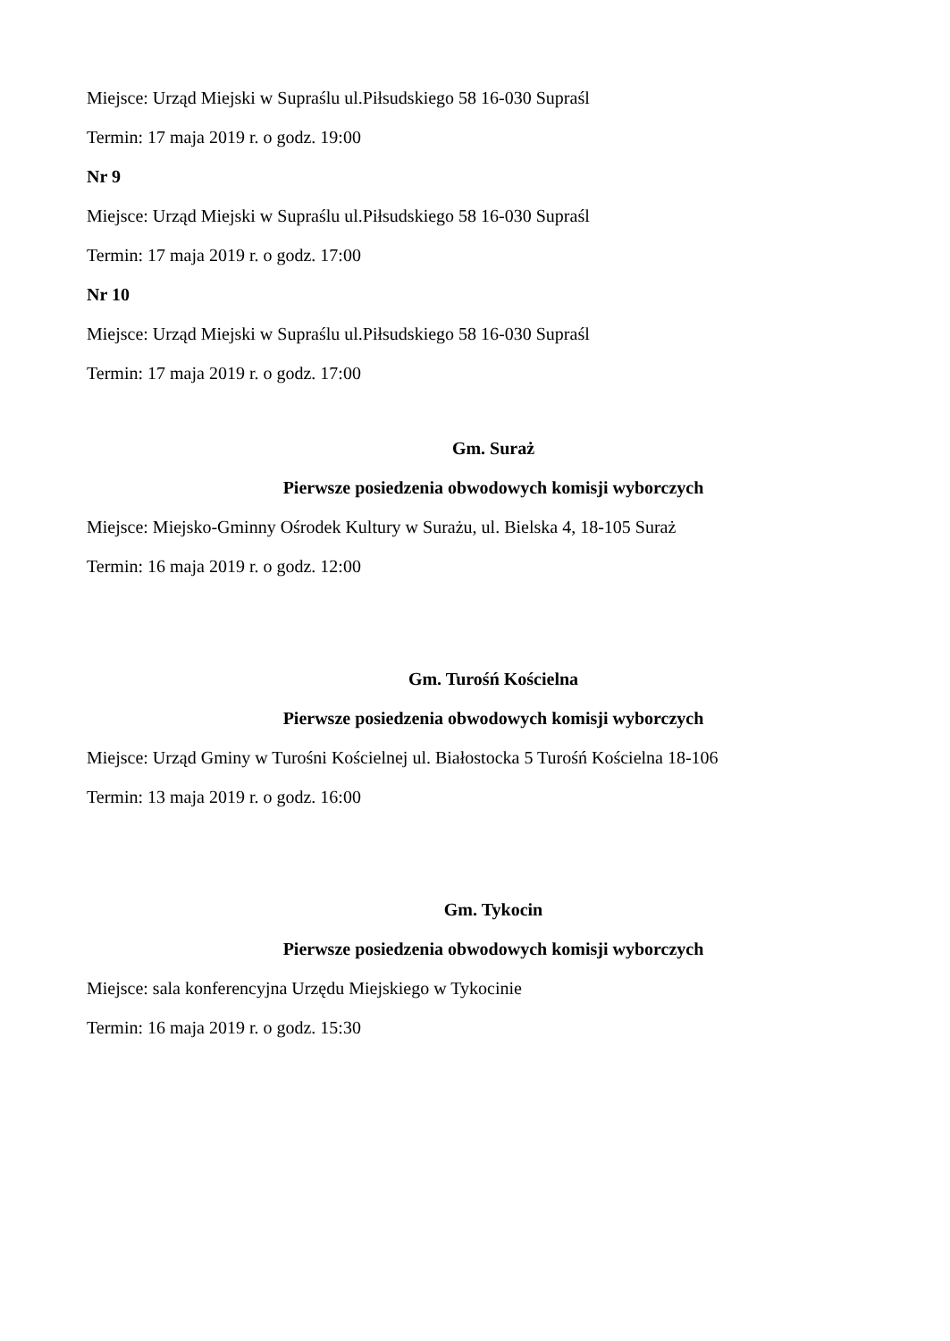Miejsce: Urząd Miejski w Supraślu ul.Piłsudskiego 58 16-030 Supraśl
Termin: 17 maja 2019 r. o godz. 19:00
Nr 9
Miejsce: Urząd Miejski w Supraślu ul.Piłsudskiego 58 16-030 Supraśl
Termin: 17 maja 2019 r. o godz. 17:00
Nr 10
Miejsce: Urząd Miejski w Supraślu ul.Piłsudskiego 58 16-030 Supraśl
Termin: 17 maja 2019 r. o godz. 17:00
Gm. Suraż
Pierwsze posiedzenia obwodowych komisji wyborczych
Miejsce: Miejsko-Gminny Ośrodek Kultury w Surażu, ul. Bielska 4, 18-105 Suraż
Termin: 16 maja 2019 r. o godz. 12:00
Gm. Turośń Kościelna
Pierwsze posiedzenia obwodowych komisji wyborczych
Miejsce: Urząd Gminy w Turośni Kościelnej ul. Białostocka 5 Turośń Kościelna 18-106
Termin: 13 maja 2019 r. o godz. 16:00
Gm. Tykocin
Pierwsze posiedzenia obwodowych komisji wyborczych
Miejsce: sala konferencyjna Urzędu Miejskiego w Tykocinie
Termin: 16 maja 2019 r. o godz. 15:30